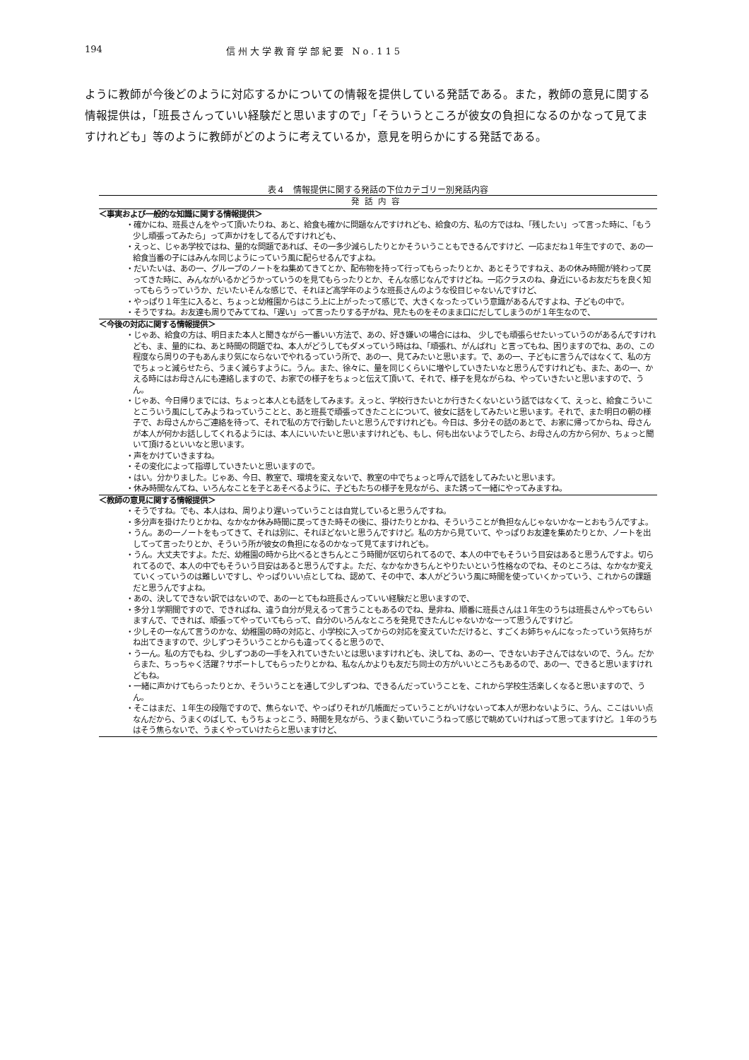194 信州大学教育学部紀要 No.115
ように教師が今後どのように対応するかについての情報を提供している発話である。また，教師の意見に関する情報提供は，「班長さんっていい経験だと思いますので」「そういうところが彼女の負担になるのかなって見てますけれども」等のように教師がどのように考えているか，意見を明らかにする発話である。
表４　情報提供に関する発話の下位カテゴリー別発話内容
| 発話内容 |
| --- |
| ＜事実および一般的な知識に関する情報提供＞ |
| ・確かにね、班長さんをやって頂いたりね、あと、給食も確かに問題なんですけれども、給食の方、私の方ではね、「残したい」って言った時に、「もう少し頑張ってみたら」って声かけをしてるんですけれども、 |
| ・えっと、じゃあ学校ではね、量的な問題であれば、その一多少減らしたりとかそういうこともできるんですけど、一応まだね１年生ですので、あの一給食当番の子にはみんな同じようにっていう風に配らせるんですよね。 |
| ・だいたいは、あの一、グループのノートをね集めてきてとか、配布物を持って行ってもらったりとか、あとそうですねえ、あの休み時間が終わって戻ってきた時に、みんながいるかどうかっていうのを見てもらったりとか、そんな感じなんですけどね。一応クラスのね、身近にいるお友だちを良く知ってもらうっていうか、だいたいそんな感じで、それほど高学年のような班長さんのような役目じゃないんですけど、 |
| ・やっぱり１年生に入ると、ちょっと幼稚園からはこう上に上がったって感じで、大きくなったっていう意識があるんですよね、子どもの中で。 |
| ・そうですね。お友達も周りでみててね、「遅い」って言ったりする子がね、見たものをそのまま口にだしてしまうのが１年生なので、 |
| ＜今後の対応に関する情報提供＞ |
| ・じゃあ、給食の方は、明日また本人と聞きながら一番いい方法で、あの、好き嫌いの場合にはね、 少しでも頑張らせたいっていうのがあるんですけれども、ま、量的にね、あと時間の問題でね、本人がどうしてもダメっていう時はね、「頑張れ、がんばれ」と言ってもね、困りますのでね、あの、この程度なら周りの子もあんまり気にならないでやれるっていう所で、あの一、見てみたいと思います。で、あの一、子どもに言うんではなくて、私の方でちょっと減らせたら、うまく減らすように。うん。また、徐々に、量を同じくらいに増やしていきたいなと思うんですけれども、また、あの一、かえる時にはお母さんにも連絡しますので、お家での様子をちょっと伝えて頂いて、それで、様子を見ながらね、やっていきたいと思いますので、うん。 |
| ・じゃあ、今日帰りまでには、ちょっと本人とも話をしてみます。えっと、学校行きたいとか行きたくないという話ではなくて、えっと、給食こういことこういう風にしてみようねっていうことと、あと班長で頑張ってきたことについて、彼女に話をしてみたいと思います。それで、また明日の朝の様子で、お母さんからご連絡を待って、それで私の方で行動したいと思うんですけれども。今日は、多分その話のあとで、お家に帰ってからね、母さんが本人が何かお話ししてくれるようには、本人にいいたいと思いますけれども、もし、何も出ないようでしたら、お母さんの方から何か、ちょっと聞いて頂けるといいなと思います。 |
| ・声をかけていきますね。 |
| ・その変化によって指導していきたいと思いますので。 |
| ・はい。分かりました。じゃあ、今日、教室で、環境を変えないで、教室の中でちょっと呼んで話をしてみたいと思います。 |
| ・休み時間なんてね、いろんなことを子とあそべるように、子どもたちの様子を見ながら、また誘って一緒にやってみますね。 |
| ＜教師の意見に関する情報提供＞ |
| ・そうですね。でも、本人はね、周りより遅いっていうことは自覚していると思うんですね。 |
| ・多分声を掛けたりとかね、なかなか休み時間に戻ってきた時その後に、掛けたりとかね、そういうことが負担なんじゃないかなーとおもうんですよ。 |
| ・うん。あの一ノートをもってきて、それは別に、それほどないと思うんですけど。私の方から見ていて、やっぱりお友達を集めたりとか、ノートを出してって言ったりとか、そういう所が彼女の負担になるのかなって見てますけれども。 |
| ・うん。大丈夫ですよ。ただ、幼稚園の時から比べるときちんとこう時間が区切られてるので、本人の中でもそういう目安はあると思うんですよ。切られてるので、本人の中でもそういう目安はあると思うんですよ。ただ、なかなかきちんとやりたいという性格なのでね、そのところは、なかなか変えていくっていうのは難しいですし、やっぱりいい点としてね、認めて、その中で、本人がどういう風に時間を使っていくかっていう、これからの課題だと思うんですよね。 |
| ・あの、決してできない訳ではないので、あの一とてもね班長さんっていい経験だと思いますので、 |
| ・多分１学期間ですので、できればね、違う自分が見えるって言うこともあるのでね、是非ね、順番に班長さんは１年生のうちは班長さんやってもらいますんで、できれば、頑張ってやっていてもらって、自分のいろんなところを発見できたんじゃないかな一って思うんですけど。 |
| ・少しその一なんて言うのかな、幼稚園の時の対応と、小学校に入ってからの対応を変えていただけると、すごくお姉ちゃんになったっていう気持ちがね出てきますので、少しずつそういうことからも違ってくると思うので、 |
| ・う一ん。私の方でもね、少しずつあの一手を入れていきたいとは思いますけれども、決してね、あの一、できないお子さんではないので、うん。だからまた、ちっちゃく活躍？サポートしてもらったりとかね、私なんかよりも友だち同士の方がいいところもあるので、あの一、できると思いますけれどもね。 |
| ・一緒に声かけてもらったりとか、そういうことを通して少しずつね、できるんだっていうことを、これから学校生活楽しくなると思いますので、うん。 |
| ・そこはまだ、１年生の段階ですので、焦らないで、やっぱりそれが几帳面だっていうことがいけないって本人が思わないように、うん、ここはいい点なんだから、うまくのばして、もうちょっとこう、時間を見ながら、うまく動いていこうねって感じで眺めていければって思ってますけど。１年のうちはそう焦らないで、うまくやっていけたらと思いますけど、 |